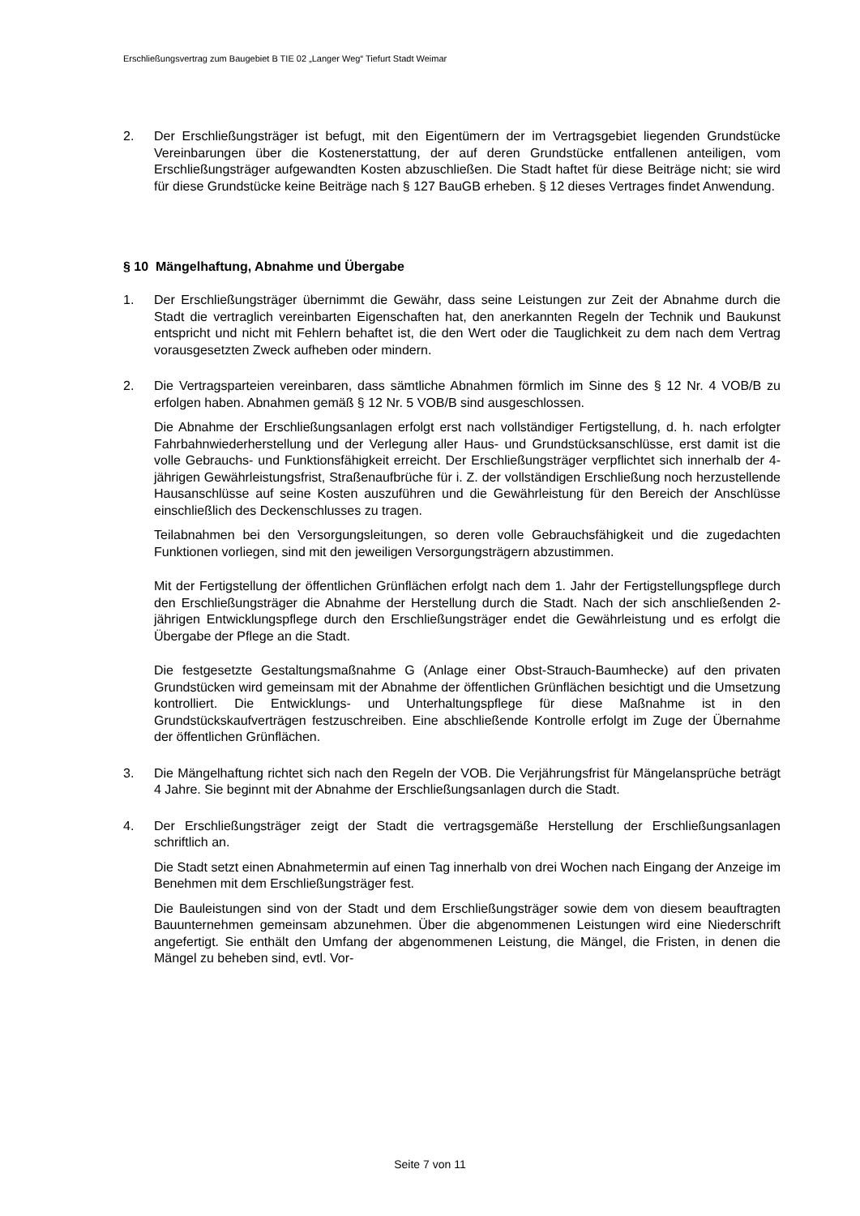Erschließungsvertrag zum Baugebiet B TIE 02 „Langer Weg“ Tiefurt Stadt Weimar
2. Der Erschließungsträger ist befugt, mit den Eigentümern der im Vertragsgebiet liegenden Grundstücke Vereinbarungen über die Kostenerstattung, der auf deren Grundstücke entfallenen anteiligen, vom Erschließungsträger aufgewandten Kosten abzuschließen. Die Stadt haftet für diese Beiträge nicht; sie wird für diese Grundstücke keine Beiträge nach § 127 BauGB erheben. § 12 dieses Vertrages findet Anwendung.
§ 10 Mängelhaftung, Abnahme und Übergabe
1. Der Erschließungsträger übernimmt die Gewähr, dass seine Leistungen zur Zeit der Abnahme durch die Stadt die vertraglich vereinbarten Eigenschaften hat, den anerkannten Regeln der Technik und Baukunst entspricht und nicht mit Fehlern behaftet ist, die den Wert oder die Tauglichkeit zu dem nach dem Vertrag vorausgesetzten Zweck aufheben oder mindern.
2. Die Vertragsparteien vereinbaren, dass sämtliche Abnahmen förmlich im Sinne des § 12 Nr. 4 VOB/B zu erfolgen haben. Abnahmen gemäß § 12 Nr. 5 VOB/B sind ausgeschlossen.
Die Abnahme der Erschließungsanlagen erfolgt erst nach vollständiger Fertigstellung, d. h. nach erfolgter Fahrbahnwiederherstellung und der Verlegung aller Haus- und Grundstücksanschlüsse, erst damit ist die volle Gebrauchs- und Funktionsfähigkeit erreicht. Der Erschließungsträger verpflichtet sich innerhalb der 4-jährigen Gewährleistungsfrist, Straßenaufbrüche für i. Z. der vollständigen Erschließung noch herzustellende Hausanschlüsse auf seine Kosten auszuführen und die Gewährleistung für den Bereich der Anschlüsse einschließlich des Deckenschlusses zu tragen.
Teilabnahmen bei den Versorgungsleitungen, so deren volle Gebrauchsfähigkeit und die zugedachten Funktionen vorliegen, sind mit den jeweiligen Versorgungsträgern abzustimmen.
Mit der Fertigstellung der öffentlichen Grünflächen erfolgt nach dem 1. Jahr der Fertigstellungspflege durch den Erschließungsträger die Abnahme der Herstellung durch die Stadt. Nach der sich anschließenden 2-jährigen Entwicklungspflege durch den Erschließungsträger endet die Gewährleistung und es erfolgt die Übergabe der Pflege an die Stadt.
Die festgesetzte Gestaltungsmaßnahme G (Anlage einer Obst-Strauch-Baumhecke) auf den privaten Grundstücken wird gemeinsam mit der Abnahme der öffentlichen Grünflächen besichtigt und die Umsetzung kontrolliert. Die Entwicklungs- und Unterhaltungspflege für diese Maßnahme ist in den Grundstückskaufverträgen festzuschreiben. Eine abschließende Kontrolle erfolgt im Zuge der Übernahme der öffentlichen Grünflächen.
3. Die Mängelhaftung richtet sich nach den Regeln der VOB. Die Verjährungsfrist für Mängelansprüche beträgt 4 Jahre. Sie beginnt mit der Abnahme der Erschließungsanlagen durch die Stadt.
4. Der Erschließungsträger zeigt der Stadt die vertragsgemäße Herstellung der Erschließungsanlagen schriftlich an.
Die Stadt setzt einen Abnahmetermin auf einen Tag innerhalb von drei Wochen nach Eingang der Anzeige im Benehmen mit dem Erschließungsträger fest.
Die Bauleistungen sind von der Stadt und dem Erschließungsträger sowie dem von diesem beauftragten Bauunternehmen gemeinsam abzunehmen. Über die abgenommenen Leistungen wird eine Niederschrift angefertigt. Sie enthält den Umfang der abgenommenen Leistung, die Mängel, die Fristen, in denen die Mängel zu beheben sind, evtl. Vor-
Seite 7 von 11